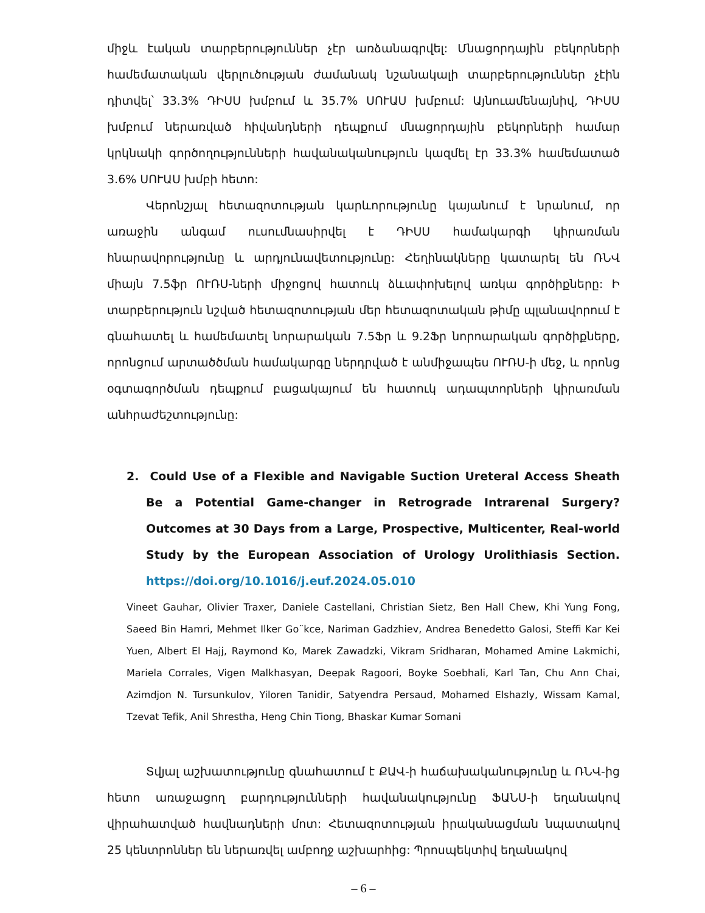միջև էական տարբերություններ չէր առձանագրվել: Մնացորդային բեկորների համեմատական վերլուծության ժամանակ նշանակալի տարբերություններ չէին դիտվել՝ 33.3% ԴԻՍՍ խմբում և 35.7% ՍՈՒԱՍ խմբում: Այնուամենայնիվ, ԴԻՍՍ խմբում ներառված հիվանդների դեպքում մնացորդային բեկորների համար կրկնակի գործողությունների հավանականություն կազմել էր 33.3% համեմատած 3.6% ՍՈՒԱՍ խմբի հետո:
Վերոնշյալ հետազոտության կարևորությունը կայանում է նրանում, որ առաջին անգամ ուսումնասիրվել է ԴԻՍՍ համակարգի կիրառման հնարավորությունը և արդյունավետությունը: Հեղինակները կատարել են ՌՆՎ միայն 7.5ֆր ՈՒՌՍ-ների միջոցով հատուկ ձևափոխելով առկա գործիքները: Ի տարբերություն նշված հետազոտության մեր հետազոտական թիմը պլանավորում է գնահատել և համեմատել նորարական 7.5Ֆր և 9.2Ֆր նորոարական գործիքները, որոնցում արտածծման համակարգը ներդրված է անմիջապես ՈՒՌՍ-ի մեջ, և որոնց օգտագործման դեպքում բացակայում են հատուկ ադապտորների կիրառման անհրաժեշտությունը:
2. Could Use of a Flexible and Navigable Suction Ureteral Access Sheath Be a Potential Game-changer in Retrograde Intrarenal Surgery? Outcomes at 30 Days from a Large, Prospective, Multicenter, Real-world Study by the European Association of Urology Urolithiasis Section. https://doi.org/10.1016/j.euf.2024.05.010
Vineet Gauhar, Olivier Traxer, Daniele Castellani, Christian Sietz, Ben Hall Chew, Khi Yung Fong, Saeed Bin Hamri, Mehmet Ilker Go¨kce, Nariman Gadzhiev, Andrea Benedetto Galosi, Steffi Kar Kei Yuen, Albert El Hajj, Raymond Ko, Marek Zawadzki, Vikram Sridharan, Mohamed Amine Lakmichi, Mariela Corrales, Vigen Malkhasyan, Deepak Ragoori, Boyke Soebhali, Karl Tan, Chu Ann Chai, Azimdjon N. Tursunkulov, Yiloren Tanidir, Satyendra Persaud, Mohamed Elshazly, Wissam Kamal, Tzevat Tefik, Anil Shrestha, Heng Chin Tiong, Bhaskar Kumar Somani
Տվյալ աշխատությունը գնահատում է ՔԱՎ-ի հաճախականությունը և ՌՆՎ-ից հետո առաջացող բարդությունների հավանակությունը ՖԱՆՍ-ի եղանակով վիրահատված հավնադների մոտ: Հետազոտության իրականացման նպատակով 25 կենտրոններ են ներառվել ամբողջ աշխարհից: Պրոսպեկտիվ եղանակով
– 6 –